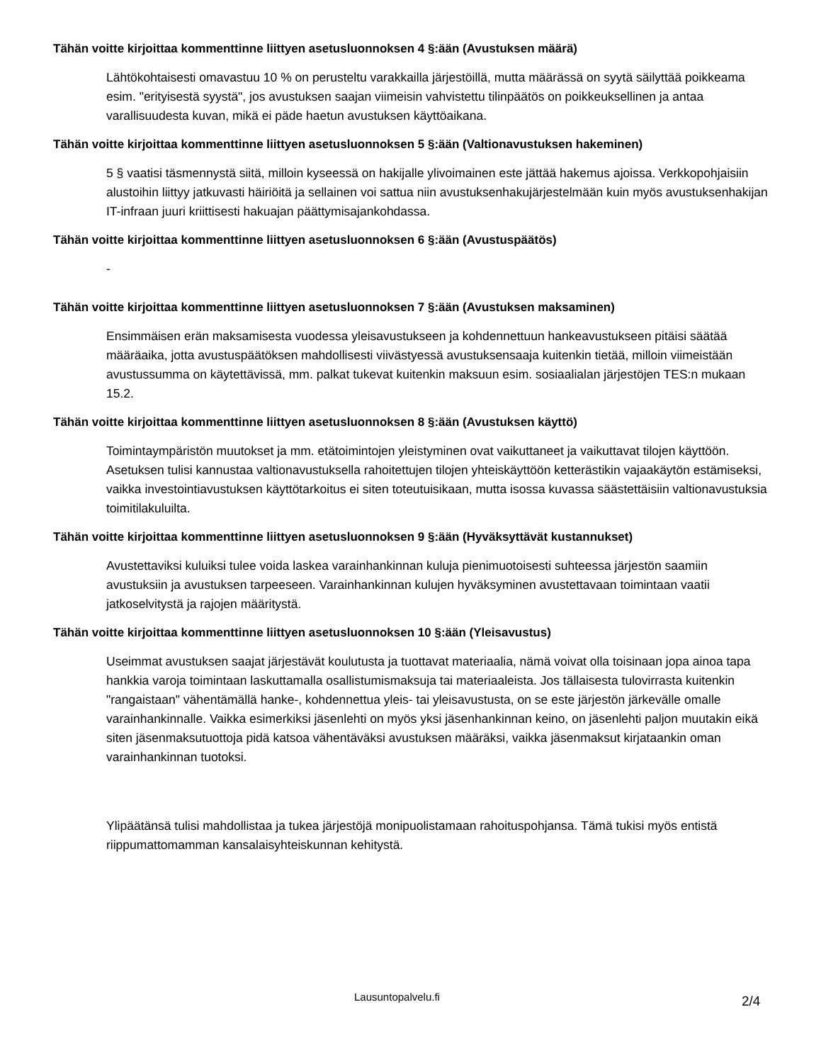Tähän voitte kirjoittaa kommenttinne liittyen asetusluonnoksen 4 §:ään (Avustuksen määrä)
Lähtökohtaisesti omavastuu 10 % on perusteltu varakkailla järjestöillä, mutta määrässä on syytä säilyttää poikkeama esim. "erityisestä syystä", jos avustuksen saajan viimeisin vahvistettu tilinpäätös on poikkeuksellinen ja antaa varallisuudesta kuvan, mikä ei päde haetun avustuksen käyttöaikana.
Tähän voitte kirjoittaa kommenttinne liittyen asetusluonnoksen 5 §:ään (Valtionavustuksen hakeminen)
5 § vaatisi täsmennystä siitä, milloin kyseessä on hakijalle ylivoimainen este jättää hakemus ajoissa. Verkkopohjaisiin alustoihin liittyy jatkuvasti häiriöitä ja sellainen voi sattua niin avustuksenhakujärjestelmään kuin myös avustuksenhakijan IT-infraan juuri kriittisesti hakuajan päättymisajankohdassa.
Tähän voitte kirjoittaa kommenttinne liittyen asetusluonnoksen 6 §:ään (Avustuspäätös)
-
Tähän voitte kirjoittaa kommenttinne liittyen asetusluonnoksen 7 §:ään (Avustuksen maksaminen)
Ensimmäisen erän maksamisesta vuodessa yleisavustukseen ja kohdennettuun hankeavustukseen pitäisi säätää määräaika, jotta avustuspäätöksen mahdollisesti viivästyessä avustuksensaaja kuitenkin tietää, milloin viimeistään avustussumma on käytettävissä, mm. palkat tukevat kuitenkin maksuun esim. sosiaalialan järjestöjen TES:n mukaan 15.2.
Tähän voitte kirjoittaa kommenttinne liittyen asetusluonnoksen 8 §:ään (Avustuksen käyttö)
Toimintaympäristön muutokset ja mm. etätoimintojen yleistyminen ovat vaikuttaneet ja vaikuttavat tilojen käyttöön. Asetuksen tulisi kannustaa valtionavustuksella rahoitettujen tilojen yhteiskäyttöön ketterästikin vajaakäytön estämiseksi, vaikka investointiavustuksen käyttötarkoitus ei siten toteutuisikaan, mutta isossa kuvassa säästettäisiin valtionavustuksia toimitilakuluilta.
Tähän voitte kirjoittaa kommenttinne liittyen asetusluonnoksen 9 §:ään (Hyväksyttävät kustannukset)
Avustettaviksi kuluiksi tulee voida laskea varainhankinnan kuluja pienimuotoisesti suhteessa järjestön saamiin avustuksiin ja avustuksen tarpeeseen. Varainhankinnan kulujen hyväksyminen avustettavaan toimintaan vaatii jatkoselvitystä ja rajojen määritystä.
Tähän voitte kirjoittaa kommenttinne liittyen asetusluonnoksen 10 §:ään (Yleisavustus)
Useimmat avustuksen saajat järjestävät koulutusta ja tuottavat materiaalia, nämä voivat olla toisinaan jopa ainoa tapa hankkia varoja toimintaan laskuttamalla osallistumismaksuja tai materiaaleista. Jos tällaisesta tulovirrasta kuitenkin "rangaistaan" vähentämällä hanke-, kohdennettua yleis- tai yleisavustusta, on se este järjestön järkevälle omalle varainhankinnalle. Vaikka esimerkiksi jäsenlehti on myös yksi jäsenhankinnan keino, on jäsenlehti paljon muutakin eikä siten jäsenmaksutuottoja pidä katsoa vähentäväksi avustuksen määräksi, vaikka jäsenmaksut kirjataankin oman varainhankinnan tuotoksi.
Ylipäätänsä tulisi mahdollistaa ja tukea järjestöjä monipuolistamaan rahoituspohjansa. Tämä tukisi myös entistä riippumattomamman kansalaisyhteiskunnan kehitystä.
Lausuntopalvelu.fi 2/4